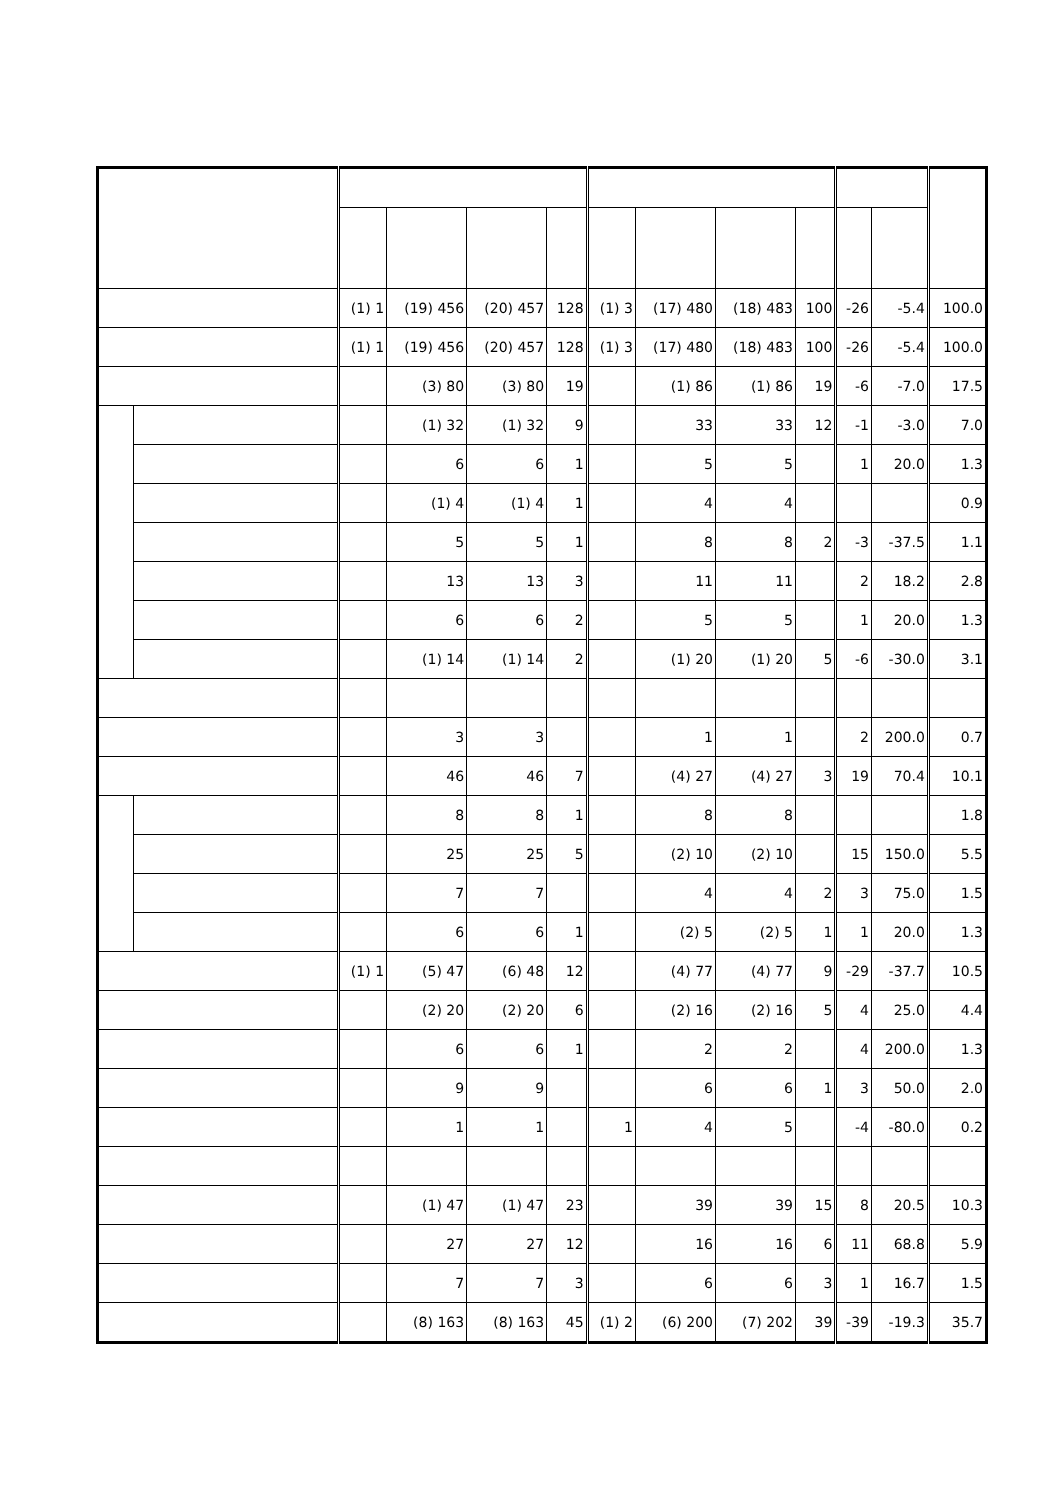| | | (1) 1 | (19) 456 | (20) 457 | 128 | (1) 3 | (17) 480 | (18) 483 | 100 | -26 | -5.4 | 100.0 |
| | | (1) 1 | (19) 456 | (20) 457 | 128 | (1) 3 | (17) 480 | (18) 483 | 100 | -26 | -5.4 | 100.0 |
| | | | (3) 80 | (3) 80 | 19 | | (1) 86 | (1) 86 | 19 | -6 | -7.0 | 17.5 |
| | | | (1) 32 | (1) 32 | 9 | | 33 | 33 | 12 | -1 | -3.0 | 7.0 |
| | | | 6 | 6 | 1 | | 5 | 5 | | 1 | 20.0 | 1.3 |
| | | | (1) 4 | (1) 4 | 1 | | 4 | 4 | | | | 0.9 |
| | | | 5 | 5 | 1 | | 8 | 8 | 2 | -3 | -37.5 | 1.1 |
| | | | 13 | 13 | 3 | | 11 | 11 | | 2 | 18.2 | 2.8 |
| | | | 6 | 6 | 2 | | 5 | 5 | | 1 | 20.0 | 1.3 |
| | | | (1) 14 | (1) 14 | 2 | | (1) 20 | (1) 20 | 5 | -6 | -30.0 | 3.1 |
| | | | 3 | 3 | | | 1 | 1 | | 2 | 200.0 | 0.7 |
| | | | 46 | 46 | 7 | | (4) 27 | (4) 27 | 3 | 19 | 70.4 | 10.1 |
| | | | 8 | 8 | 1 | | 8 | 8 | | | | 1.8 |
| | | | 25 | 25 | 5 | | (2) 10 | (2) 10 | | 15 | 150.0 | 5.5 |
| | | | 7 | 7 | | | 4 | 4 | 2 | 3 | 75.0 | 1.5 |
| | | | 6 | 6 | 1 | | (2) 5 | (2) 5 | 1 | 1 | 20.0 | 1.3 |
| | | (1) 1 | (5) 47 | (6) 48 | 12 | | (4) 77 | (4) 77 | 9 | -29 | -37.7 | 10.5 |
| | | | (2) 20 | (2) 20 | 6 | | (2) 16 | (2) 16 | 5 | 4 | 25.0 | 4.4 |
| | | | 6 | 6 | 1 | | 2 | 2 | | 4 | 200.0 | 1.3 |
| | | | 9 | 9 | | | 6 | 6 | 1 | 3 | 50.0 | 2.0 |
| | | | 1 | 1 | | 1 | 4 | 5 | | -4 | -80.0 | 0.2 |
| | | | (1) 47 | (1) 47 | 23 | | 39 | 39 | 15 | 8 | 20.5 | 10.3 |
| | | | 27 | 27 | 12 | | 16 | 16 | 6 | 11 | 68.8 | 5.9 |
| | | | 7 | 7 | 3 | | 6 | 6 | 3 | 1 | 16.7 | 1.5 |
| | | | (8) 163 | (8) 163 | 45 | (1) 2 | (6) 200 | (7) 202 | 39 | -39 | -19.3 | 35.7 |